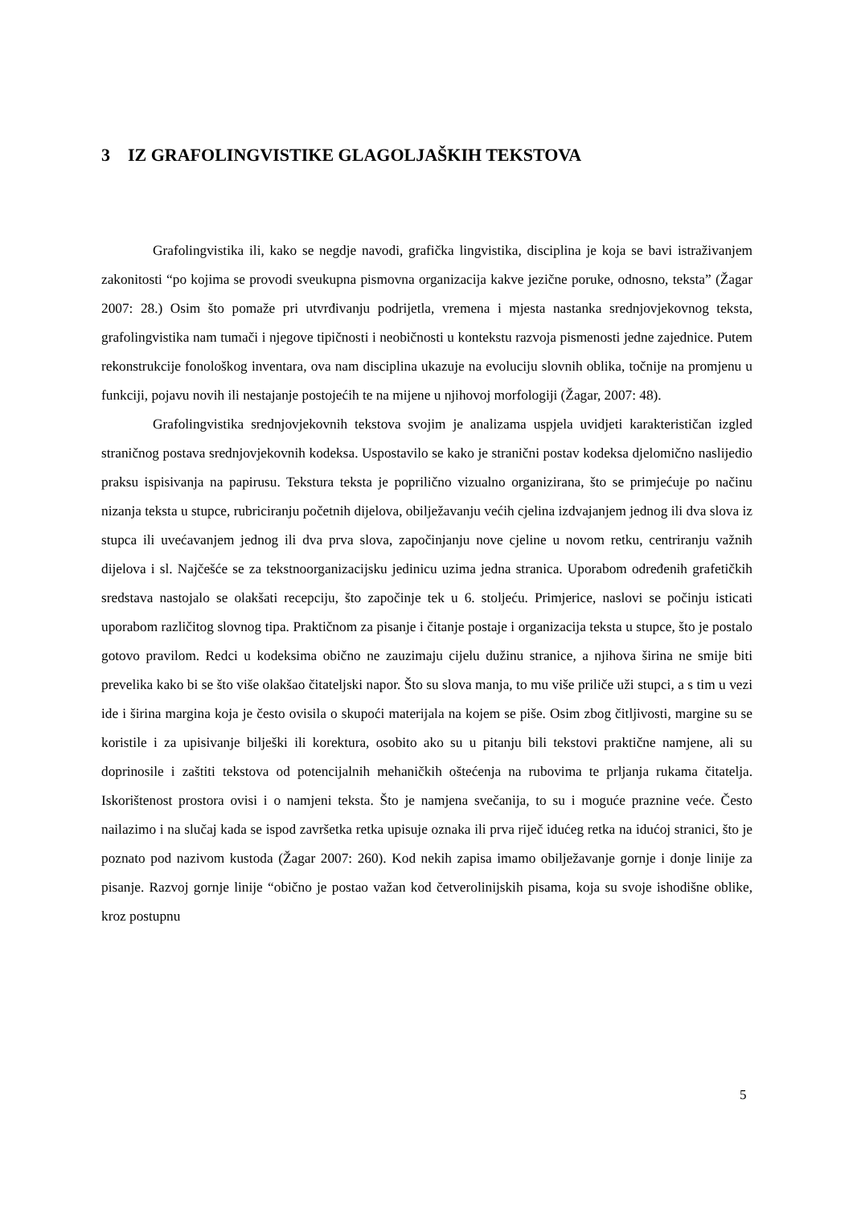3 IZ GRAFOLINGVISTIKE GLAGOLJAŠKIH TEKSTOVA
Grafolingvistika ili, kako se negdje navodi, grafička lingvistika, disciplina je koja se bavi istraživanjem zakonitosti “po kojima se provodi sveukupna pismovna organizacija kakve jezične poruke, odnosno, teksta” (Žagar 2007: 28.) Osim što pomaže pri utvrđivanju podrijetla, vremena i mjesta nastanka srednjovjekovnog teksta, grafolingvistika nam tumači i njegove tipičnosti i neobičnosti u kontekstu razvoja pismenosti jedne zajednice. Putem rekonstrukcije fonološkog inventara, ova nam disciplina ukazuje na evoluciju slovnih oblika, točnije na promjenu u funkciji, pojavu novih ili nestajanje postojećih te na mijene u njihovoj morfologiji (Žagar, 2007: 48).
Grafolingvistika srednjovjekovnih tekstova svojim je analizama uspjela uvidjeti karakterističan izgled straničnog postava srednjovjekovnih kodeksa. Uspostavilo se kako je stranični postav kodeksa djelomično naslijedio praksu ispisivanja na papirusu. Tekstura teksta je poprilično vizualno organizirana, što se primjećuje po načinu nizanja teksta u stupce, rubriciranju početnih dijelova, obilježavanju većih cjelina izdvajanjem jednog ili dva slova iz stupca ili uvećavanjem jednog ili dva prva slova, započinjanju nove cjeline u novom retku, centriranju važnih dijelova i sl. Najčešće se za tekstnoorganizacijsku jedinicu uzima jedna stranica. Uporabom određenih grafetičkih sredstava nastojalo se olakšati recepciju, što započinje tek u 6. stoljeću. Primjerice, naslovi se počinju isticati uporabom različitog slovnog tipa. Praktičnom za pisanje i čitanje postaje i organizacija teksta u stupce, što je postalo gotovo pravilom. Redci u kodeksima obično ne zauzimaju cijelu dužinu stranice, a njihova širina ne smije biti prevelika kako bi se što više olakšao čitateljski napor. Što su slova manja, to mu više priliče uži stupci, a s tim u vezi ide i širina margina koja je često ovisila o skupoći materijala na kojem se piše. Osim zbog čitljivosti, margine su se koristile i za upisivanje bilješki ili korektura, osobito ako su u pitanju bili tekstovi praktične namjene, ali su doprinosile i zaštiti tekstova od potencijalnih mehaničkih oštećenja na rubovima te prljanja rukama čitatelja. Iskorištenost prostora ovisi i o namjeni teksta. Što je namjena svečanija, to su i moguće praznine veće. Često nailazimo i na slučaj kada se ispod završetka retka upisuje oznaka ili prva riječ idućeg retka na idućoj stranici, što je poznato pod nazivom kustoda (Žagar 2007: 260). Kod nekih zapisa imamo obilježavanje gornje i donje linije za pisanje. Razvoj gornje linije “obično je postao važan kod četverolinijskih pisama, koja su svoje ishodišne oblike, kroz postupnu
5